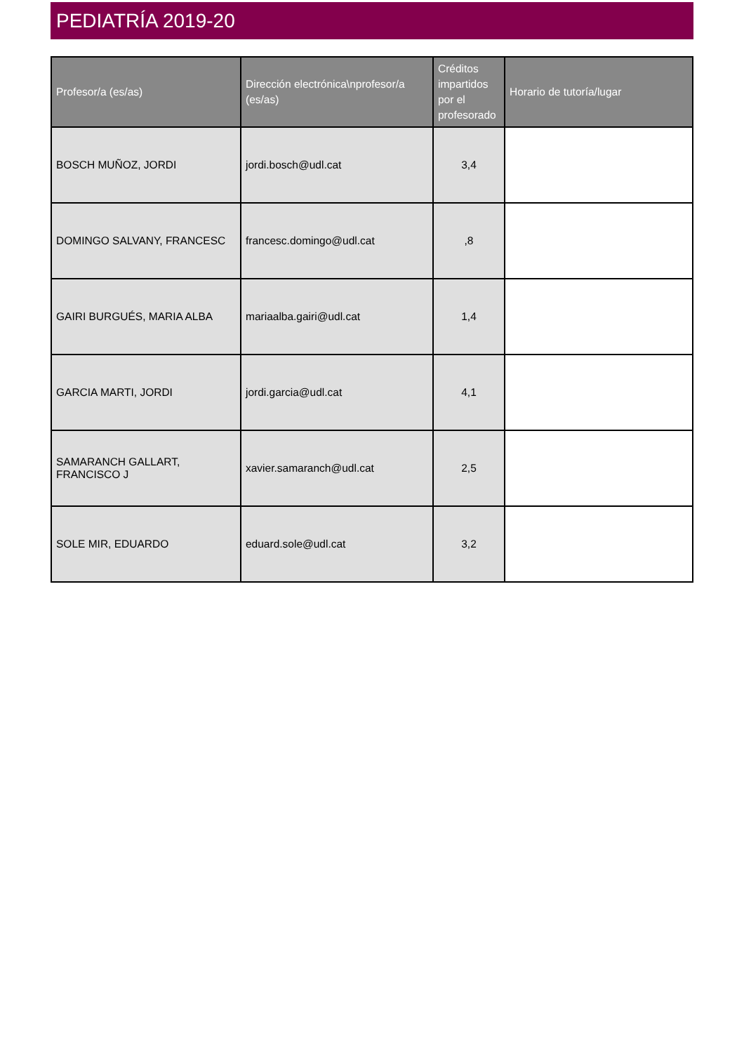PEDIATRÍA 2019-20
| Profesor/a (es/as) | Dirección electrónica\nprofesor/a (es/as) | Créditos impartidos por el profesorado | Horario de tutoría/lugar |
| --- | --- | --- | --- |
| BOSCH MUÑOZ, JORDI | jordi.bosch@udl.cat | 3,4 | |
| DOMINGO SALVANY, FRANCESC | francesc.domingo@udl.cat | ,8 | |
| GAIRI BURGUÉS, MARIA ALBA | mariaalba.gairi@udl.cat | 1,4 | |
| GARCIA MARTI, JORDI | jordi.garcia@udl.cat | 4,1 | |
| SAMARANCH GALLART, FRANCISCO J | xavier.samaranch@udl.cat | 2,5 | |
| SOLE MIR, EDUARDO | eduard.sole@udl.cat | 3,2 | |